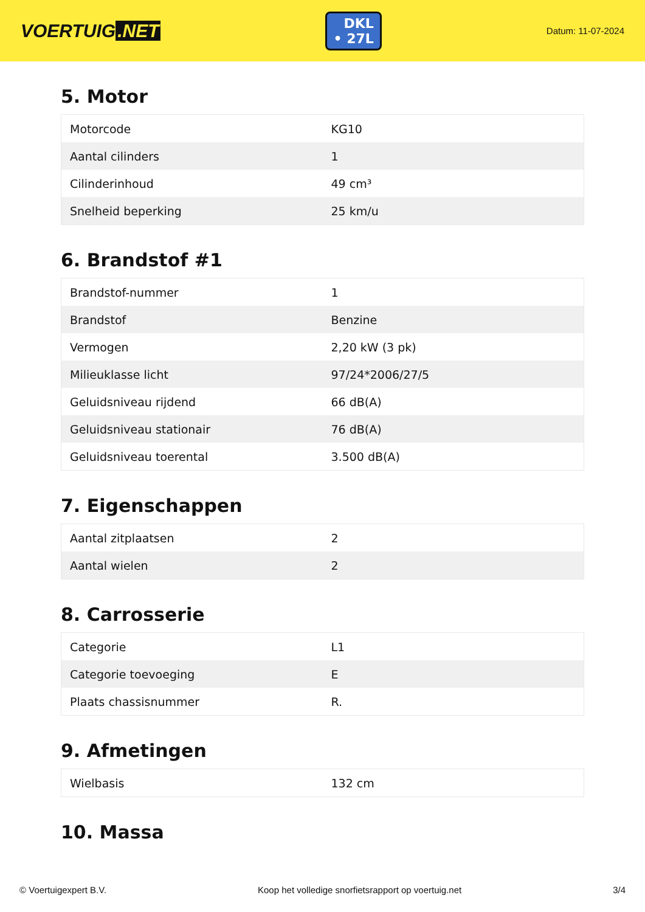VOERTUIG.NET
DKL
• 27L
Datum: 11-07-2024
5. Motor
| Motorcode | KG10 |
| Aantal cilinders | 1 |
| Cilinderinhoud | 49 cm³ |
| Snelheid beperking | 25 km/u |
6. Brandstof #1
| Brandstof-nummer | 1 |
| Brandstof | Benzine |
| Vermogen | 2,20 kW (3 pk) |
| Milieuklasse licht | 97/24*2006/27/5 |
| Geluidsniveau rijdend | 66 dB(A) |
| Geluidsniveau stationair | 76 dB(A) |
| Geluidsniveau toerental | 3.500 dB(A) |
7. Eigenschappen
| Aantal zitplaatsen | 2 |
| Aantal wielen | 2 |
8. Carrosserie
| Categorie | L1 |
| Categorie toevoeging | E |
| Plaats chassisnummer | R. |
9. Afmetingen
| Wielbasis | 132 cm |
10. Massa
© Voertuigexpert B.V. Koop het volledige snorfietsrapport op voertuig.net 3/4